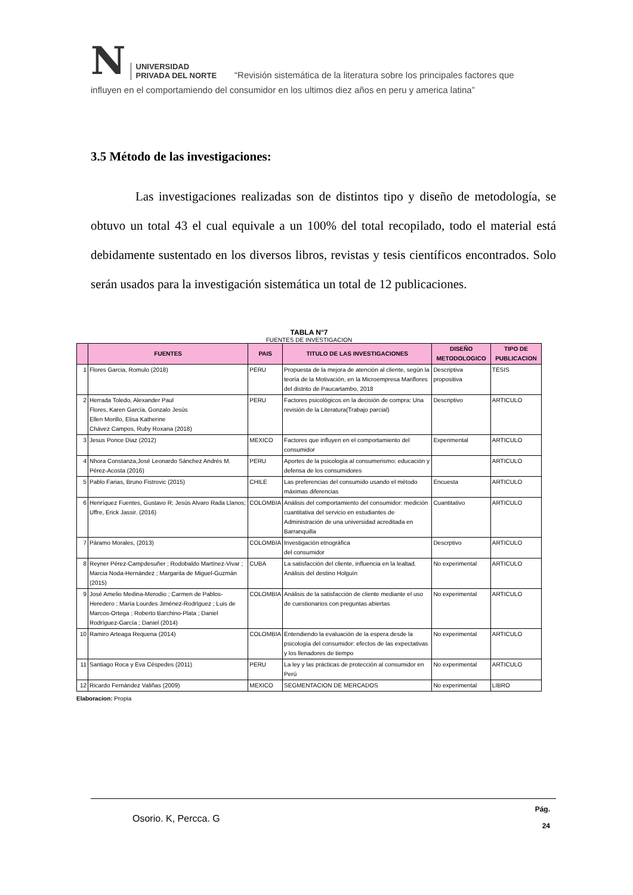N UNIVERSIDAD
PRIVADA DEL NORTE “Revisión sistemática de la literatura sobre los principales factores que
influyen en el comportamiendo del consumidor en los ultimos diez años en peru y america latina”
3.5 Método de las investigaciones:
Las investigaciones realizadas son de distintos tipo y diseño de metodología, se obtuvo un total 43 el cual equivale a un 100% del total recopilado, todo el material está debidamente sustentado en los diversos libros, revistas y tesis científicos encontrados. Solo serán usados para la investigación sistemática un total de 12 publicaciones.
TABLA N°7
FUENTES DE INVESTIGACION
| | FUENTES | PAIS | TITULO DE LAS INVESTIGACIONES | DISEÑO METODOLOGICO | TIPO DE PUBLICACION |
| --- | --- | --- | --- | --- | --- |
| 1 | Flores Garcia, Romulo (2018) | PERU | Propuesta de la mejora de atención al cliente, según la teoría de la Motivación, en la Microempresa Mariflores del distrito de Paucartambo, 2018 | Descriptiva propositiva | TESIS |
| 2 | Herrada Toledo, Alexander Paul Flores, Karen García, Gonzalo Jesús Ellen Morillo, Elisa Katherine Chávez Campos, Ruby Roxana (2018) | PERU | Factores psicológicos en la decisión de compra: Una revisión de la Literatura(Trabajo parcial) | Descriptivo | ARTICULO |
| 3 | Jesus Ponce Diaz (2012) | MEXICO | Factores que influyen en el comportamiento del consumidor | Experimental | ARTICULO |
| 4 | Nhora Constanza,José Leonardo Sánchez Andrés M. Pérez-Acosta (2016) | PERU | Aportes de la psicología al consumerismo: educación y defensa de los consumidores | | ARTICULO |
| 5 | Pablo Farias, Bruno Fistrovic (2015) | CHILE | Las preferencias del consumido usando el método máximas diferencias | Encuesta | ARTICULO |
| 6 | Henríquez Fuentes, Gustavo R; Jesús Alvaro Rada Llanos; Uffre, Erick Jassir. (2016) | COLOMBIA | Análisis del comportamiento del consumidor: medición cuantitativa del servicio en estudiantes de Administración de una universidad acreditada en Barranquilla | Cuantitativo | ARTICULO |
| 7 | Páramo Morales, (2013) | COLOMBIA | Investigación etnográfica del consumidor | Descrptivo | ARTICULO |
| 8 | Reyner Pérez-Campdesuñer ; Rodobaldo Martínez-Vivar ; Marcia Noda-Hernández ; Margarita de Miguel-Guzmán (2015) | CUBA | La satisfacción del cliente, influencia en la lealtad. Análisis del destino Holguín | No experimental | ARTICULO |
| 9 | José Amelio Medina-Merodio ; Carmen de Pablos-Heredero ; María Lourdes Jiménez-Rodríguez ; Luis de Marcos-Ortega ; Roberto Barchino-Plata ; Daniel Rodríguez-García ; Daniel (2014) | COLOMBIA | Análisis de la satisfacción de cliente mediante el uso de cuestionarios con preguntas abiertas | No experimental | ARTICULO |
| 10 | Ramiro Arteaga Requena (2014) | COLOMBIA | Entendiendo la evaluación de la espera desde la psicología del consumidor: efectos de las expectativas y los llenadores de tiempo | No experimental | ARTICULO |
| 11 | Santiago Roca y Eva Céspedes (2011) | PERU | La ley y las prácticas de protección al consumidor en Perú | No experimental | ARTICULO |
| 12 | Ricardo Fernández Valiñas (2009) | MEXICO | SEGMENTACION DE MERCADOS | No experimental | LIBRO |
Elaboracion: Propia
Osorio. K, Percca. G Pág.
24